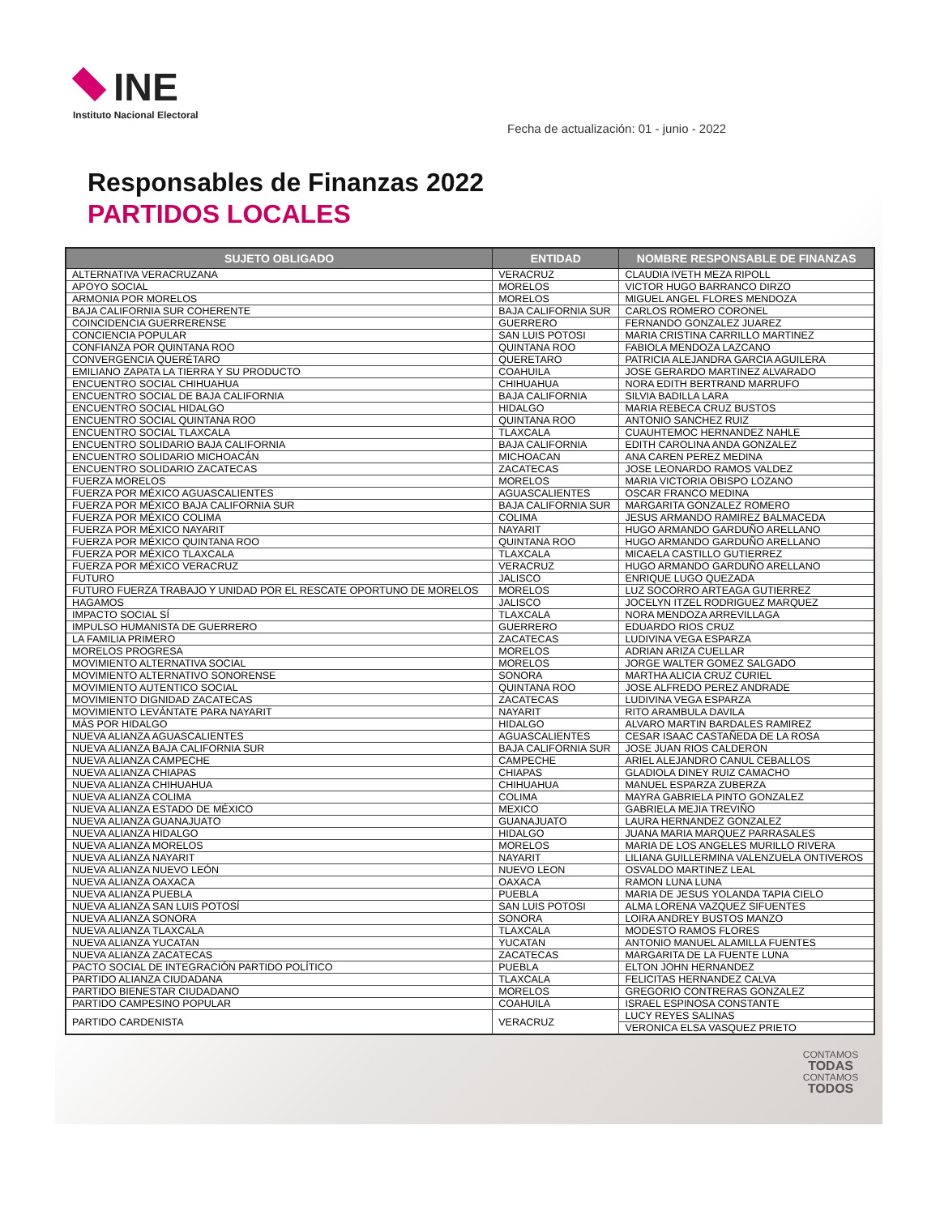INE
Instituto Nacional Electoral
Fecha de actualización: 01 - junio - 2022
Responsables de Finanzas 2022
PARTIDOS LOCALES
| SUJETO OBLIGADO | ENTIDAD | NOMBRE RESPONSABLE DE FINANZAS |
| --- | --- | --- |
| ALTERNATIVA VERACRUZANA | VERACRUZ | CLAUDIA IVETH MEZA RIPOLL |
| APOYO SOCIAL | MORELOS | VICTOR HUGO BARRANCO DIRZO |
| ARMONIA POR MORELOS | MORELOS | MIGUEL ANGEL FLORES MENDOZA |
| BAJA CALIFORNIA SUR COHERENTE | BAJA CALIFORNIA SUR | CARLOS ROMERO CORONEL |
| COINCIDENCIA GUERRERENSE | GUERRERO | FERNANDO GONZALEZ JUAREZ |
| CONCIENCIA POPULAR | SAN LUIS POTOSI | MARIA CRISTINA CARRILLO MARTINEZ |
| CONFIANZA POR QUINTANA ROO | QUINTANA ROO | FABIOLA MENDOZA LAZCANO |
| CONVERGENCIA QUERÉTARO | QUERETARO | PATRICIA ALEJANDRA GARCIA AGUILERA |
| EMILIANO ZAPATA LA TIERRA Y SU PRODUCTO | COAHUILA | JOSE GERARDO MARTINEZ ALVARADO |
| ENCUENTRO SOCIAL CHIHUAHUA | CHIHUAHUA | NORA EDITH BERTRAND MARRUFO |
| ENCUENTRO SOCIAL DE BAJA CALIFORNIA | BAJA CALIFORNIA | SILVIA BADILLA LARA |
| ENCUENTRO SOCIAL HIDALGO | HIDALGO | MARIA REBECA CRUZ BUSTOS |
| ENCUENTRO SOCIAL QUINTANA ROO | QUINTANA ROO | ANTONIO SANCHEZ RUIZ |
| ENCUENTRO SOCIAL TLAXCALA | TLAXCALA | CUAUHTEMOC HERNANDEZ NAHLE |
| ENCUENTRO SOLIDARIO BAJA CALIFORNIA | BAJA CALIFORNIA | EDITH CAROLINA ANDA GONZALEZ |
| ENCUENTRO SOLIDARIO MICHOACÁN | MICHOACAN | ANA CAREN PEREZ MEDINA |
| ENCUENTRO SOLIDARIO ZACATECAS | ZACATECAS | JOSE LEONARDO RAMOS VALDEZ |
| FUERZA MORELOS | MORELOS | MARIA VICTORIA OBISPO LOZANO |
| FUERZA POR MÉXICO AGUASCALIENTES | AGUASCALIENTES | OSCAR FRANCO MEDINA |
| FUERZA POR MÉXICO BAJA CALIFORNIA SUR | BAJA CALIFORNIA SUR | MARGARITA GONZALEZ ROMERO |
| FUERZA POR MÉXICO COLIMA | COLIMA | JESUS ARMANDO RAMIREZ BALMACEDA |
| FUERZA POR MÉXICO NAYARIT | NAYARIT | HUGO ARMANDO GARDUÑO ARELLANO |
| FUERZA POR MÉXICO QUINTANA ROO | QUINTANA ROO | HUGO ARMANDO GARDUÑO ARELLANO |
| FUERZA POR MÉXICO TLAXCALA | TLAXCALA | MICAELA CASTILLO GUTIERREZ |
| FUERZA POR MÉXICO VERACRUZ | VERACRUZ | HUGO ARMANDO GARDUÑO ARELLANO |
| FUTURO | JALISCO | ENRIQUE LUGO QUEZADA |
| FUTURO FUERZA TRABAJO Y UNIDAD POR EL RESCATE OPORTUNO DE MORELOS | MORELOS | LUZ SOCORRO ARTEAGA GUTIERREZ |
| HAGAMOS | JALISCO | JOCELYN ITZEL RODRIGUEZ MARQUEZ |
| IMPACTO SOCIAL SÍ | TLAXCALA | NORA MENDOZA ARREVILLAGA |
| IMPULSO HUMANISTA DE GUERRERO | GUERRERO | EDUARDO RIOS CRUZ |
| LA FAMILIA PRIMERO | ZACATECAS | LUDIVINA VEGA ESPARZA |
| MORELOS PROGRESA | MORELOS | ADRIAN ARIZA CUELLAR |
| MOVIMIENTO ALTERNATIVA SOCIAL | MORELOS | JORGE WALTER GOMEZ SALGADO |
| MOVIMIENTO ALTERNATIVO SONORENSE | SONORA | MARTHA ALICIA CRUZ CURIEL |
| MOVIMIENTO AUTENTICO SOCIAL | QUINTANA ROO | JOSE ALFREDO PEREZ ANDRADE |
| MOVIMIENTO DIGNIDAD ZACATECAS | ZACATECAS | LUDIVINA VEGA ESPARZA |
| MOVIMIENTO LEVÁNTATE PARA NAYARIT | NAYARIT | RITO ARAMBULA DAVILA |
| MÁS POR HIDALGO | HIDALGO | ALVARO MARTIN BARDALES RAMIREZ |
| NUEVA ALIANZA AGUASCALIENTES | AGUASCALIENTES | CESAR ISAAC CASTAÑEDA DE LA ROSA |
| NUEVA ALIANZA BAJA CALIFORNIA SUR | BAJA CALIFORNIA SUR | JOSE JUAN RIOS CALDERON |
| NUEVA ALIANZA CAMPECHE | CAMPECHE | ARIEL ALEJANDRO CANUL CEBALLOS |
| NUEVA ALIANZA CHIAPAS | CHIAPAS | GLADIOLA DINEY RUIZ CAMACHO |
| NUEVA ALIANZA CHIHUAHUA | CHIHUAHUA | MANUEL ESPARZA ZUBERZA |
| NUEVA ALIANZA COLIMA | COLIMA | MAYRA GABRIELA PINTO GONZALEZ |
| NUEVA ALIANZA ESTADO DE MÉXICO | MEXICO | GABRIELA MEJIA TREVIÑO |
| NUEVA ALIANZA GUANAJUATO | GUANAJUATO | LAURA HERNANDEZ GONZALEZ |
| NUEVA ALIANZA HIDALGO | HIDALGO | JUANA MARIA MARQUEZ PARRASALES |
| NUEVA ALIANZA MORELOS | MORELOS | MARIA DE LOS ANGELES MURILLO RIVERA |
| NUEVA ALIANZA NAYARIT | NAYARIT | LILIANA GUILLERMINA VALENZUELA ONTIVEROS |
| NUEVA ALIANZA NUEVO LEÓN | NUEVO LEON | OSVALDO MARTINEZ LEAL |
| NUEVA ALIANZA OAXACA | OAXACA | RAMON LUNA LUNA |
| NUEVA ALIANZA PUEBLA | PUEBLA | MARIA DE JESUS YOLANDA TAPIA CIELO |
| NUEVA ALIANZA SAN LUIS POTOSÍ | SAN LUIS POTOSI | ALMA LORENA VAZQUEZ SIFUENTES |
| NUEVA ALIANZA SONORA | SONORA | LOIRA ANDREY BUSTOS MANZO |
| NUEVA ALIANZA TLAXCALA | TLAXCALA | MODESTO RAMOS FLORES |
| NUEVA ALIANZA YUCATAN | YUCATAN | ANTONIO MANUEL ALAMILLA FUENTES |
| NUEVA ALIANZA ZACATECAS | ZACATECAS | MARGARITA DE LA FUENTE LUNA |
| PACTO SOCIAL DE INTEGRACIÓN PARTIDO POLÍTICO | PUEBLA | ELTON JOHN HERNANDEZ |
| PARTIDO ALIANZA CIUDADANA | TLAXCALA | FELICITAS HERNANDEZ CALVA |
| PARTIDO BIENESTAR CIUDADANO | MORELOS | GREGORIO CONTRERAS GONZALEZ |
| PARTIDO CAMPESINO POPULAR | COAHUILA | ISRAEL ESPINOSA CONSTANTE |
| PARTIDO CARDENISTA | VERACRUZ | LUCY REYES SALINAS |
| | | VERONICA ELSA VASQUEZ PRIETO |
CONTAMOS
TODAS
CONTAMOS
TODOS